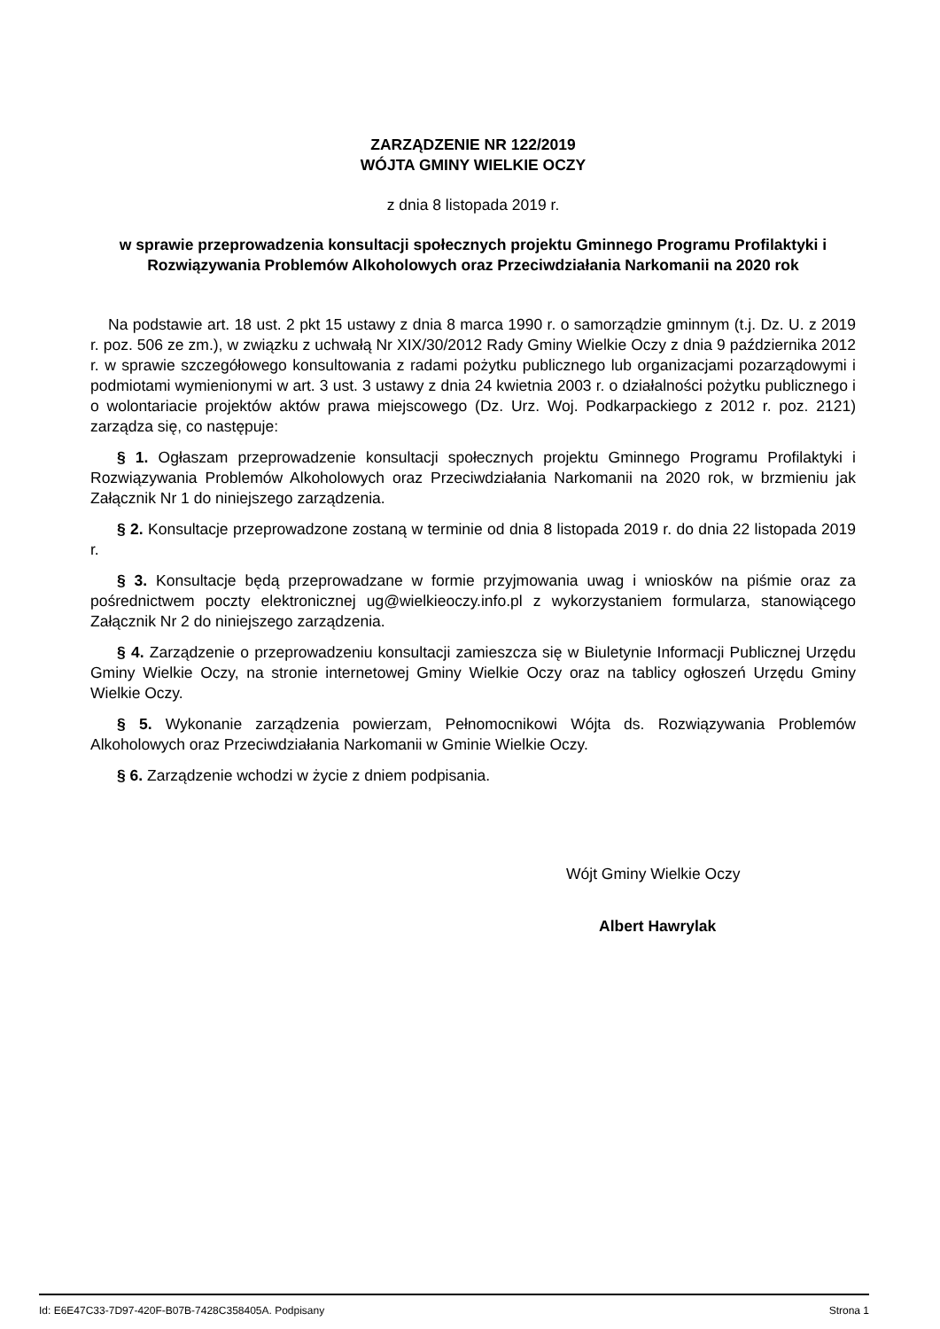ZARZĄDZENIE NR 122/2019
WÓJTA GMINY WIELKIE OCZY
z dnia 8 listopada 2019 r.
w sprawie przeprowadzenia konsultacji społecznych projektu Gminnego Programu Profilaktyki i Rozwiązywania Problemów Alkoholowych oraz Przeciwdziałania Narkomanii na 2020 rok
Na podstawie art. 18 ust. 2 pkt 15 ustawy z dnia 8 marca 1990 r. o samorządzie gminnym (t.j. Dz. U. z 2019 r. poz. 506 ze zm.), w związku z uchwałą Nr XIX/30/2012 Rady Gminy Wielkie Oczy z dnia 9 października 2012 r. w sprawie szczegółowego konsultowania z radami pożytku publicznego lub organizacjami pozarządowymi i podmiotami wymienionymi w art. 3 ust. 3 ustawy z dnia 24 kwietnia 2003 r. o działalności pożytku publicznego i o wolontariacie projektów aktów prawa miejscowego (Dz. Urz. Woj. Podkarpackiego z 2012 r. poz. 2121) zarządza się, co następuje:
§ 1. Ogłaszam przeprowadzenie konsultacji społecznych projektu Gminnego Programu Profilaktyki i Rozwiązywania Problemów Alkoholowych oraz Przeciwdziałania Narkomanii na 2020 rok, w brzmieniu jak Załącznik Nr 1 do niniejszego zarządzenia.
§ 2. Konsultacje przeprowadzone zostaną w terminie od dnia 8 listopada 2019 r. do dnia 22 listopada 2019 r.
§ 3. Konsultacje będą przeprowadzane w formie przyjmowania uwag i wniosków na piśmie oraz za pośrednictwem poczty elektronicznej ug@wielkieoczy.info.pl z wykorzystaniem formularza, stanowiącego Załącznik Nr 2 do niniejszego zarządzenia.
§ 4. Zarządzenie o przeprowadzeniu konsultacji zamieszcza się w Biuletynie Informacji Publicznej Urzędu Gminy Wielkie Oczy, na stronie internetowej Gminy Wielkie Oczy oraz na tablicy ogłoszeń Urzędu Gminy Wielkie Oczy.
§ 5. Wykonanie zarządzenia powierzam, Pełnomocnikowi Wójta ds. Rozwiązywania Problemów Alkoholowych oraz Przeciwdziałania Narkomanii w Gminie Wielkie Oczy.
§ 6. Zarządzenie wchodzi w życie z dniem podpisania.
Wójt Gminy Wielkie Oczy
Albert Hawrylak
Id: E6E47C33-7D97-420F-B07B-7428C358405A. Podpisany Strona 1